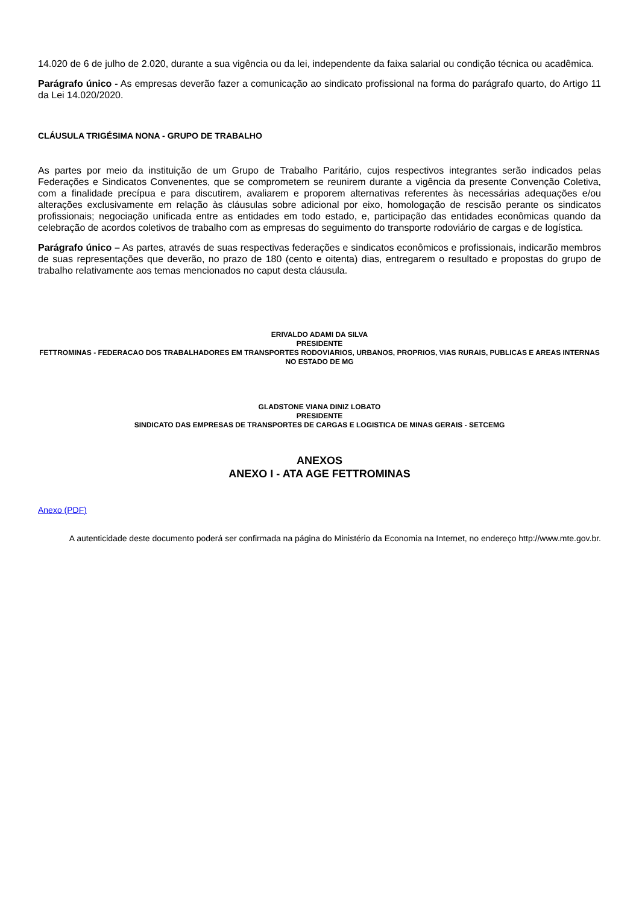14.020 de 6 de julho de 2.020, durante a sua vigência ou da lei, independente da faixa salarial ou condição técnica ou acadêmica.
Parágrafo único - As empresas deverão fazer a comunicação ao sindicato profissional na forma do parágrafo quarto, do Artigo 11 da Lei 14.020/2020.
CLÁUSULA TRIGÉSIMA NONA - GRUPO DE TRABALHO
As partes por meio da instituição de um Grupo de Trabalho Paritário, cujos respectivos integrantes serão indicados pelas Federações e Sindicatos Convenentes, que se comprometem se reunirem durante a vigência da presente Convenção Coletiva, com a finalidade precípua e para discutirem, avaliarem e proporem alternativas referentes às necessárias adequações e/ou alterações exclusivamente em relação às cláusulas sobre adicional por eixo, homologação de rescisão perante os sindicatos profissionais; negociação unificada entre as entidades em todo estado, e, participação das entidades econômicas quando da celebração de acordos coletivos de trabalho com as empresas do seguimento do transporte rodoviário de cargas e de logística.
Parágrafo único – As partes, através de suas respectivas federações e sindicatos econômicos e profissionais, indicarão membros de suas representações que deverão, no prazo de 180 (cento e oitenta) dias, entregarem o resultado e propostas do grupo de trabalho relativamente aos temas mencionados no caput desta cláusula.
ERIVALDO ADAMI DA SILVA
PRESIDENTE
FETTROMINAS - FEDERACAO DOS TRABALHADORES EM TRANSPORTES RODOVIARIOS, URBANOS, PROPRIOS, VIAS RURAIS, PUBLICAS E AREAS INTERNAS NO ESTADO DE MG
GLADSTONE VIANA DINIZ LOBATO
PRESIDENTE
SINDICATO DAS EMPRESAS DE TRANSPORTES DE CARGAS E LOGISTICA DE MINAS GERAIS - SETCEMG
ANEXOS
ANEXO I - ATA AGE FETTROMINAS
Anexo (PDF)
A autenticidade deste documento poderá ser confirmada na página do Ministério da Economia na Internet, no endereço http://www.mte.gov.br.